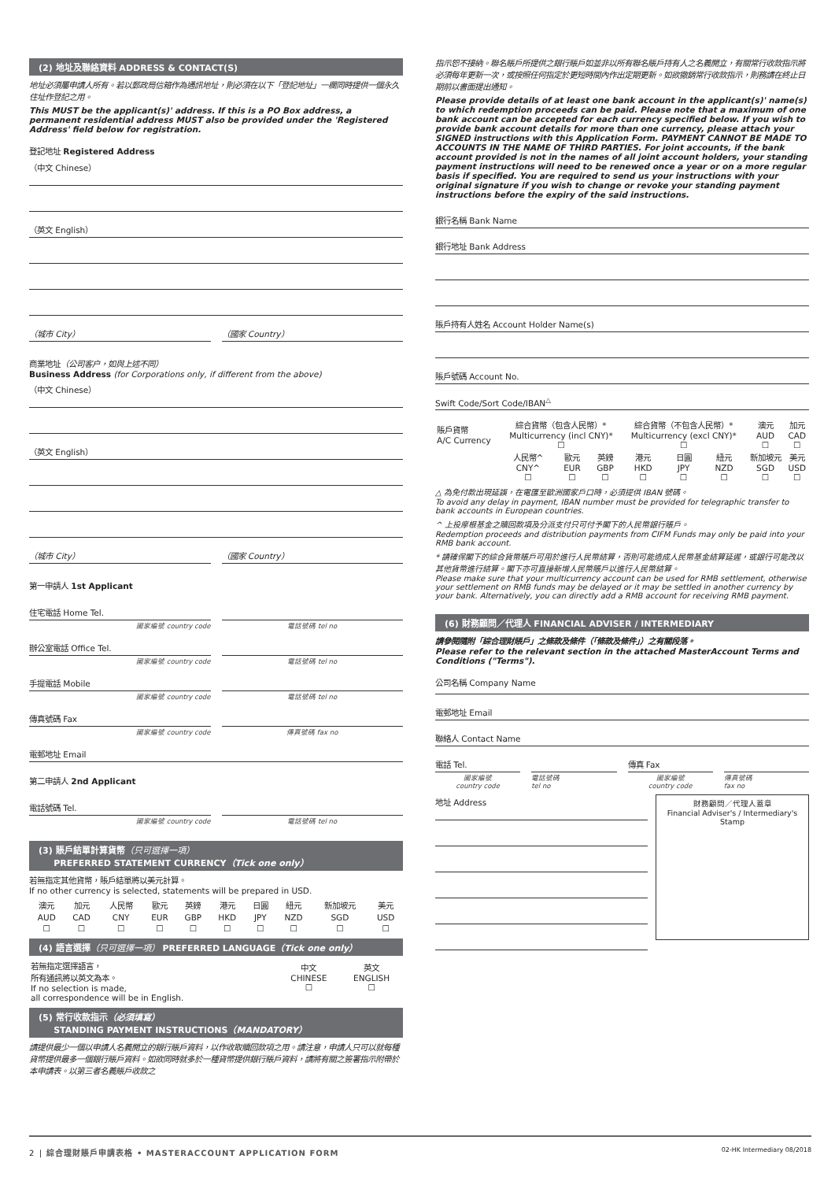(2) 地址及聯絡資料 ADDRESS & CONTACT(S)
地址必須屬申請人所有。若以郵政局信箱作為通訊地址，則必須在以下「登記地址」一欄同時提供一個永久住址作登記之用。
This MUST be the applicant(s)' address. If this is a PO Box address, a permanent residential address MUST also be provided under the 'Registered Address' field below for registration.
登記地址 Registered Address
（中文 Chinese）
（英文 English）
（城市 City） （國家 Country）
商業地址（公司客户，如與上述不同）
Business Address (for Corporations only, if different from the above)
（中文 Chinese）
（英文 English）
（城市 City） （國家 Country）
第一申請人 1st Applicant
住宅電話 Home Tel.
國家編號 country code 電話號碼 tel no
辦公室電話 Office Tel.
國家編號 country code 電話號碼 tel no
手提電話 Mobile
國家編號 country code 電話號碼 tel no
傳真號碼 Fax
國家編號 country code 傳真號碼 fax no
電郵地址 Email
第二申請人 2nd Applicant
電話號碼 Tel.
國家編號 country code 電話號碼 tel no
(3) 賬戶結單計算貨幣（只可選擇一項）
PREFERRED STATEMENT CURRENCY（Tick one only）
若無指定其他貨幣，賬戶結單將以美元計算。
If no other currency is selected, statements will be prepared in USD.
| 澳元 | 加元 | 人民幣 | 歐元 | 英鎊 | 港元 | 日圓 | 紐元 | 新加坡元 | 美元 |
| AUD | CAD | CNY | EUR | GBP | HKD | JPY | NZD | SGD | USD |
| ☐ | ☐ | ☐ | ☐ | ☐ | ☐ | ☐ | ☐ | ☐ | ☐ |
(4) 語言選擇（只可選擇一項） PREFERRED LANGUAGE（Tick one only）
| 若無指定選擇語言， 所有通訊將以英文為本。 If no selection is made, all correspondence will be in English. | 中文 CHINESE ☐ | 英文 ENGLISH ☐ |
(5) 常行收款指示（必須填寫）
STANDING PAYMENT INSTRUCTIONS（MANDATORY）
請提供最少一個以申請人名義開立的銀行賬戶資料，以作收取贖回款項之用。請注意，申請人只可以就每種貨幣提供最多一個銀行賬戶資料。如欲同時就多於一種貨幣提供銀行賬戶資料，請將有關之簽署指示附帶於本申請表。以第三者名義賬戶收款之
指示恕不接納。聯名賬戶所提供之銀行賬戶如並非以所有聯名賬戶持有人之名義開立，有關常行收款指示將必須每年更新一次，或按照任何指定於更短時間內作出定期更新。如欲撤銷常行收款指示，則務請在終止日期前以書面提出通知。
Please provide details of at least one bank account in the applicant(s)' name(s) to which redemption proceeds can be paid. Please note that a maximum of one bank account can be accepted for each currency specified below. If you wish to provide bank account details for more than one currency, please attach your SIGNED instructions with this Application Form. PAYMENT CANNOT BE MADE TO ACCOUNTS IN THE NAME OF THIRD PARTIES. For joint accounts, if the bank account provided is not in the names of all joint account holders, your standing payment instructions will need to be renewed once a year or on a more regular basis if specified. You are required to send us your instructions with your original signature if you wish to change or revoke your standing payment instructions before the expiry of the said instructions.
銀行名稱 Bank Name
銀行地址 Bank Address
賬戶持有人姓名 Account Holder Name(s)
賬戶號碼 Account No.
Swift Code/Sort Code/IBAN<sup>△</sup>
| 賬戶貨幣 A/C Currency | 綜合貨幣（包含人民幣）* Multicurrency (incl CNY)* ☐ | | | 綜合貨幣（不包含人民幣）* Multicurrency (excl CNY)* ☐ | | | 澳元 AUD ☐ | 加元 CAD ☐ |
| | 人民幣^ CNY^ ☐ | 歐元 EUR ☐ | 英鎊 GBP ☐ | 港元 HKD ☐ | 日圓 JPY ☐ | 紐元 NZD ☐ | 新加坡元 SGD ☐ | 美元 USD ☐ |
△ 為免付款出現延誤，在電匯至歐洲國家戶口時，必須提供 IBAN 號碼。
To avoid any delay in payment, IBAN number must be provided for telegraphic transfer to bank accounts in European countries.
^ 上投摩根基金之贖回款項及分派支付只可付予閣下的人民幣銀行賬戶。
Redemption proceeds and distribution payments from CIFM Funds may only be paid into your RMB bank account.
* 請確保閣下的綜合貨幣賬戶可用於進行人民幣結算，否則可能造成人民幣基金結算延遲，或銀行可能改以其他貨幣進行結算。閣下亦可直接新增人民幣賬戶以進行人民幣結算。
Please make sure that your multicurrency account can be used for RMB settlement, otherwise your settlement on RMB funds may be delayed or it may be settled in another currency by your bank. Alternatively, you can directly add a RMB account for receiving RMB payment.
(6) 財務顧問／代理人 FINANCIAL ADVISER / INTERMEDIARY
請參閱隨附「綜合理財賬戶」之條款及條件（「條款及條件」）之有關段落。
Please refer to the relevant section in the attached MasterAccount Terms and Conditions ("Terms").
公司名稱 Company Name
電郵地址 Email
聯絡人 Contact Name
電話 Tel. 傳真 Fax
國家編號
country code
電話號碼
tel no
國家編號
country code
傳真號碼
fax no
地址 Address
財務顧問／代理人蓋章
Financial Adviser's / Intermediary's Stamp
2 | 綜合理財賬戶申請表格 • MASTERACCOUNT APPLICATION FORM 02-HK Intermediary 08/2018